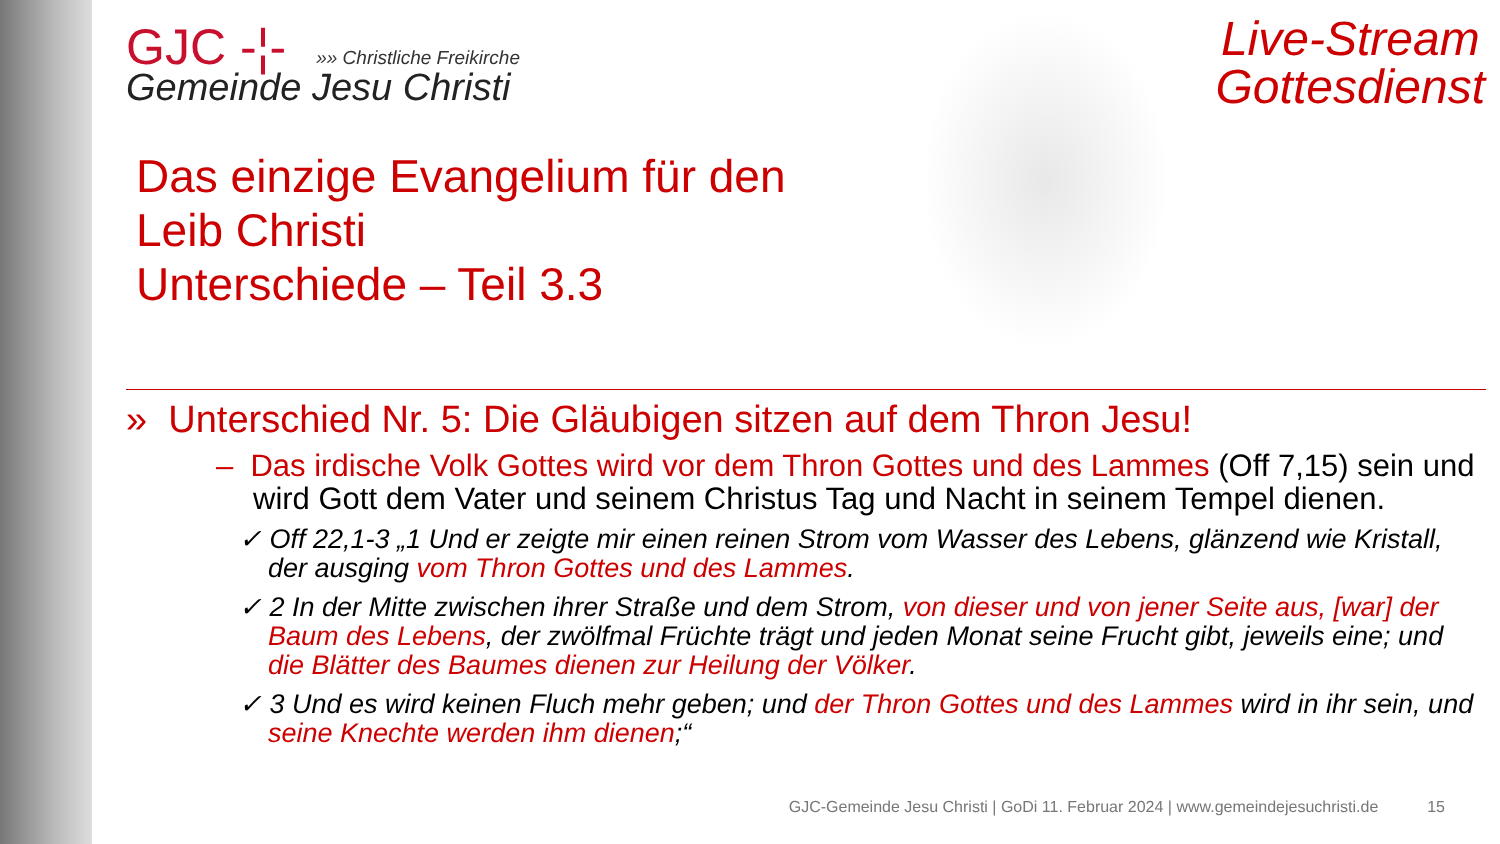Live-Stream
Gottesdienst
GJC -¦- »» Christliche Freikirche
Gemeinde Jesu Christi
Das einzige Evangelium für den
Leib Christi
Unterschiede – Teil 3.3
» Unterschied Nr. 5: Die Gläubigen sitzen auf dem Thron Jesu!
– Das irdische Volk Gottes wird vor dem Thron Gottes und des Lammes (Off 7,15) sein und wird Gott dem Vater und seinem Christus Tag und Nacht in seinem Tempel dienen.
✓ Off 22,1-3 „1 Und er zeigte mir einen reinen Strom vom Wasser des Lebens, glänzend wie Kristall, der ausging vom Thron Gottes und des Lammes.
✓ 2 In der Mitte zwischen ihrer Straße und dem Strom, von dieser und von jener Seite aus, [war] der Baum des Lebens, der zwölfmal Früchte trägt und jeden Monat seine Frucht gibt, jeweils eine; und die Blätter des Baumes dienen zur Heilung der Völker.
✓ 3 Und es wird keinen Fluch mehr geben; und der Thron Gottes und des Lammes wird in ihr sein, und seine Knechte werden ihm dienen;“
GJC-Gemeinde Jesu Christi | GoDi 11. Februar 2024 | www.gemeindejesuchristi.de 15